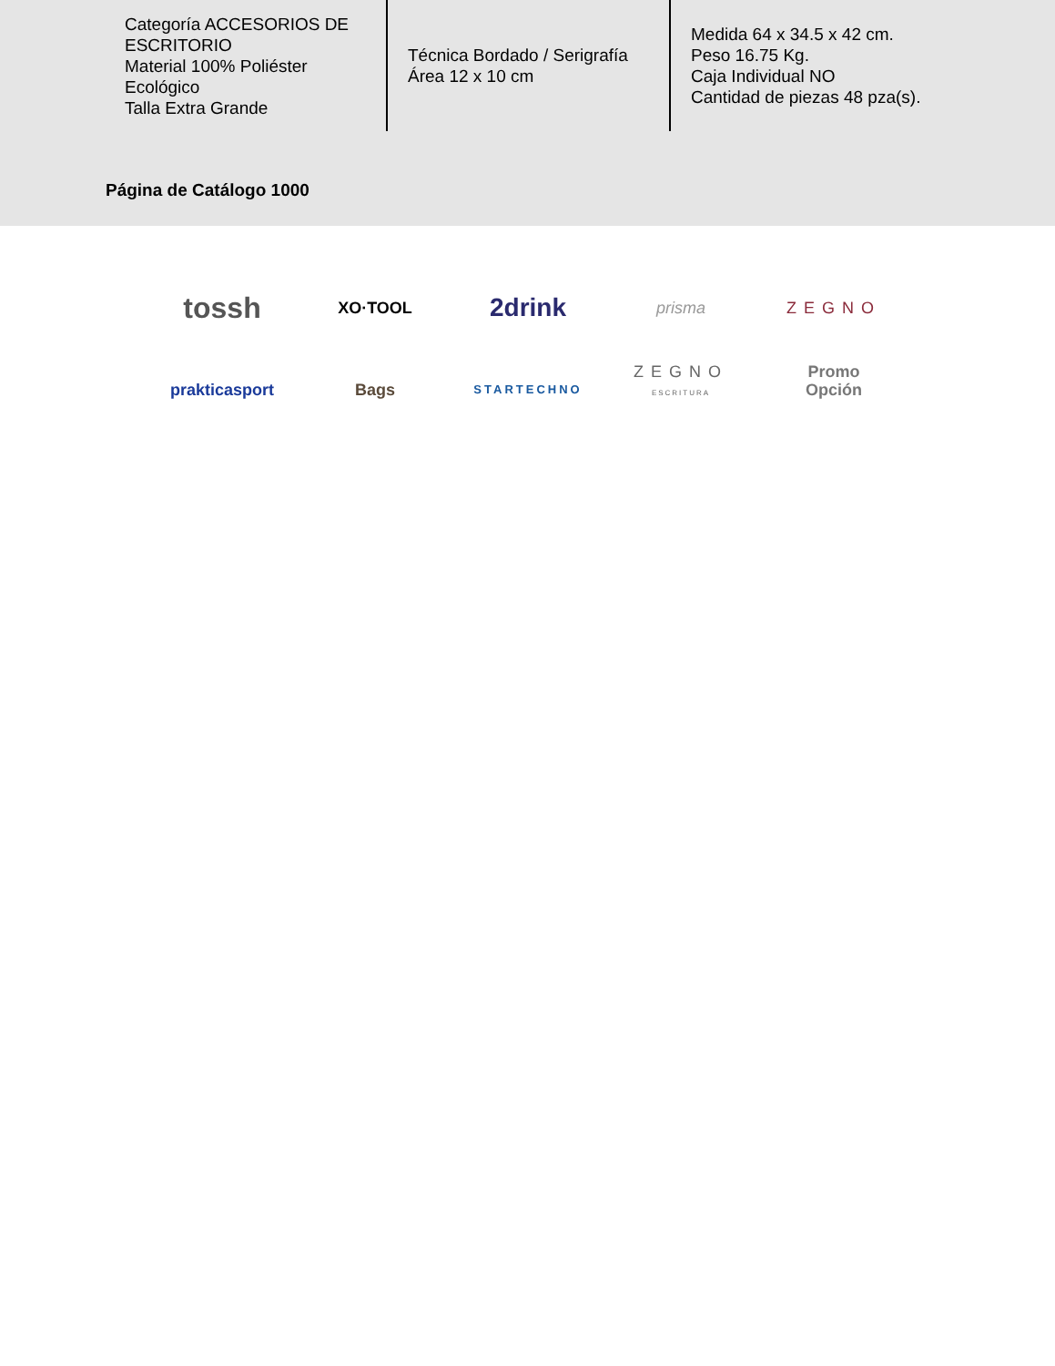| Categoría ACCESORIOS DE ESCRITORIO Material 100% Poliéster Ecológico Talla Extra Grande | Técnica Bordado / Serigrafía Área 12 x 10 cm | Medida 64 x 34.5 x 42 cm. Peso 16.75 Kg. Caja Individual NO Cantidad de piezas 48 pza(s). |
Página de Catálogo 1000
tossh
XO·TOOL
2drink
prisma
ZEGNO
prakticasport
Bags
STARTECHNO
ZEGNO
ESCRITURA
Promo
Opción